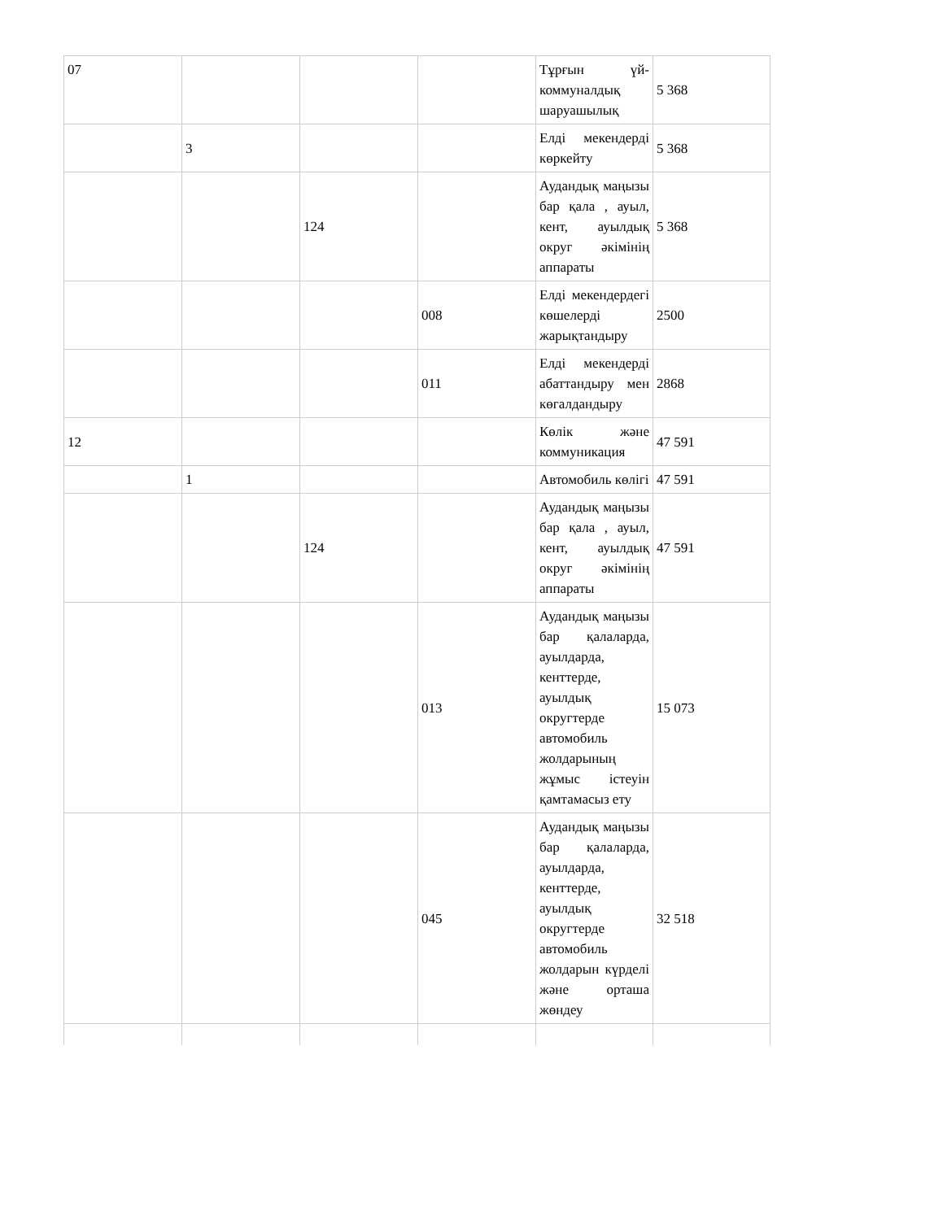| 07 | | | | Тұрғын үй-коммуналдық шаруашылық | 5 368 |
| | 3 | | | Елді мекендерді көркейту | 5 368 |
| | | 124 | | Аудандық маңызы бар қала , ауыл, кент, ауылдық округ әкімінің аппараты | 5 368 |
| | | | 008 | Елді мекендердегі көшелерді жарықтандыру | 2500 |
| | | | 011 | Елді мекендерді абаттандыру мен көгалдандыру | 2868 |
| 12 | | | | Көлік және коммуникация | 47 591 |
| | 1 | | | Автомобиль көлігі | 47 591 |
| | | 124 | | Аудандық маңызы бар қала , ауыл, кент, ауылдық округ әкімінің аппараты | 47 591 |
| | | | 013 | Аудандық маңызы бар қалаларда, ауылдарда, кенттерде, ауылдық округтерде автомобиль жолдарының жұмыс істеуін қамтамасыз ету | 15 073 |
| | | | 045 | Аудандық маңызы бар қалаларда, ауылдарда, кенттерде, ауылдық округтерде автомобиль жолдарын күрделі және орташа жөндеу | 32 518 |